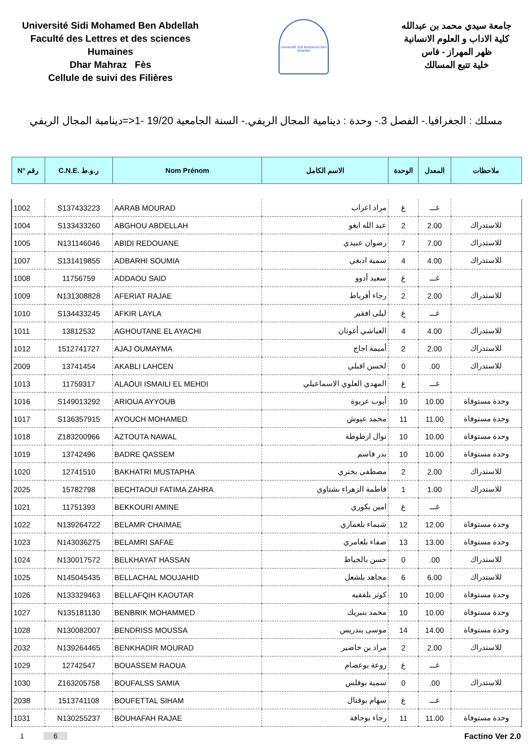Université Sidi Mohamed Ben Abdellah
Faculté des Lettres et des sciences Humaines
Dhar Mahraz Fès
Cellule de suivi des Filières
Université Sidi Mohamed Ben Abdellah
جامعة سيدي محمد بن عبدالله
كلية الاداب و العلوم الانسانية
ظهر المهراز - فاس
خلية تتبع المسالك
مسلك : الجغرافيا.- الفصل 3.- وحدة : دينامية المجال الريفي.- السنة الجامعية 19/20 -1<=دينامية المجال الريفي
| N° رقم | C.N.E. ر.و.ط | Nom Prénom | الاسم الكامل | الوحدة | المعدل | ملاحظات |
| --- | --- | --- | --- | --- | --- | --- |
| 1002 | S137433223 | AARAB MOURAD | مراد اعراب | غ | غـــ | |
| 1004 | S133433260 | ABGHOU ABDELLAH | عبد الله ابغو | 2 | 2.00 | للاستدراك |
| 1005 | N131146046 | ABIDI REDOUANE | رضوان عبيدي | 7 | 7.00 | للاستدراك |
| 1007 | S131419855 | ADBARHI SOUMIA | سمية ادبغي | 4 | 4.00 | للاستدراك |
| 1008 | 11756759 | ADDAOU SAID | سعيد أدوو | غ | غـــ | |
| 1009 | N131308828 | AFERIAT RAJAE | رجاء أفرياط | 2 | 2.00 | للاستدراك |
| 1010 | S134433245 | AFKIR LAYLA | ليلى افقير | غ | غـــ | |
| 1011 | 13812532 | AGHOUTANE EL AYACHI | العياشي أغوثان | 4 | 4.00 | للاستدراك |
| 1012 | 1512741727 | AJAJ OUMAYMA | أميمة اجاج | 2 | 2.00 | للاستدراك |
| 2009 | 13741454 | AKABLI LAHCEN | لحسن اقبلي | 0 | .00 | للاستدراك |
| 1013 | 11759317 | ALAOUI ISMAILI EL MEHDI | المهدي العلوي الاسماعيلي | غ | غـــ | |
| 1016 | S149013292 | ARIOUA AYYOUB | أيوب عريوة | 10 | 10.00 | وحدة مستوفاة |
| 1017 | S136357915 | AYOUCH MOHAMED | محمد عيوش | 11 | 11.00 | وحدة مستوفاة |
| 1018 | Z183200966 | AZTOUTA NAWAL | نوال ازطوطة | 10 | 10.00 | وحدة مستوفاة |
| 1019 | 13742496 | BADRE QASSEM | بدر قاسم | 10 | 10.00 | وحدة مستوفاة |
| 1020 | 12741510 | BAKHATRI MUSTAPHA | مصطفى بختري | 2 | 2.00 | للاستدراك |
| 2025 | 15782798 | BECHTAOUI FATIMA ZAHRA | فاطمة الزهراء بشتاوي | 1 | 1.00 | للاستدراك |
| 1021 | 11751393 | BEKKOURI AMINE | امين بكوري | غ | غـــ | |
| 1022 | N139264722 | BELAMR CHAIMAE | شيماء بلعماري | 12 | 12.00 | وحدة مستوفاة |
| 1023 | N143036275 | BELAMRI SAFAE | صفاء بلعامري | 13 | 13.00 | وحدة مستوفاة |
| 1024 | N130017572 | BELKHAYAT HASSAN | حسن بالخياط | 0 | .00 | للاستدراك |
| 1025 | N145045435 | BELLACHAL MOUJAHID | مجاهد بلشعل | 6 | 6.00 | للاستدراك |
| 1026 | N133329463 | BELLAFQIH KAOUTAR | كوثر بلفقيه | 10 | 10.00 | وحدة مستوفاة |
| 1027 | N135181130 | BENBRIK MOHAMMED | محمد بنبريك | 10 | 10.00 | وحدة مستوفاة |
| 1028 | N130082007 | BENDRISS MOUSSA | موسى بندريس | 14 | 14.00 | وحدة مستوفاة |
| 2032 | N139264465 | BENKHADIR MOURAD | مراد بن خاضير | 2 | 2.00 | للاستدراك |
| 1029 | 12742547 | BOUASSEM RAOUA | روعة بوعصام | غ | غـــ | |
| 1030 | Z163205758 | BOUFALSS SAMIA | سمية بوفلس | 0 | .00 | للاستدراك |
| 2038 | 1513741108 | BOUFETTAL SIHAM | سهام بوفتال | غ | غـــ | |
| 1031 | N130255237 | BOUHAFAH RAJAE | رجاء بوحافة | 11 | 11.00 | وحدة مستوفاة |
1 6 Factino Ver 2.0